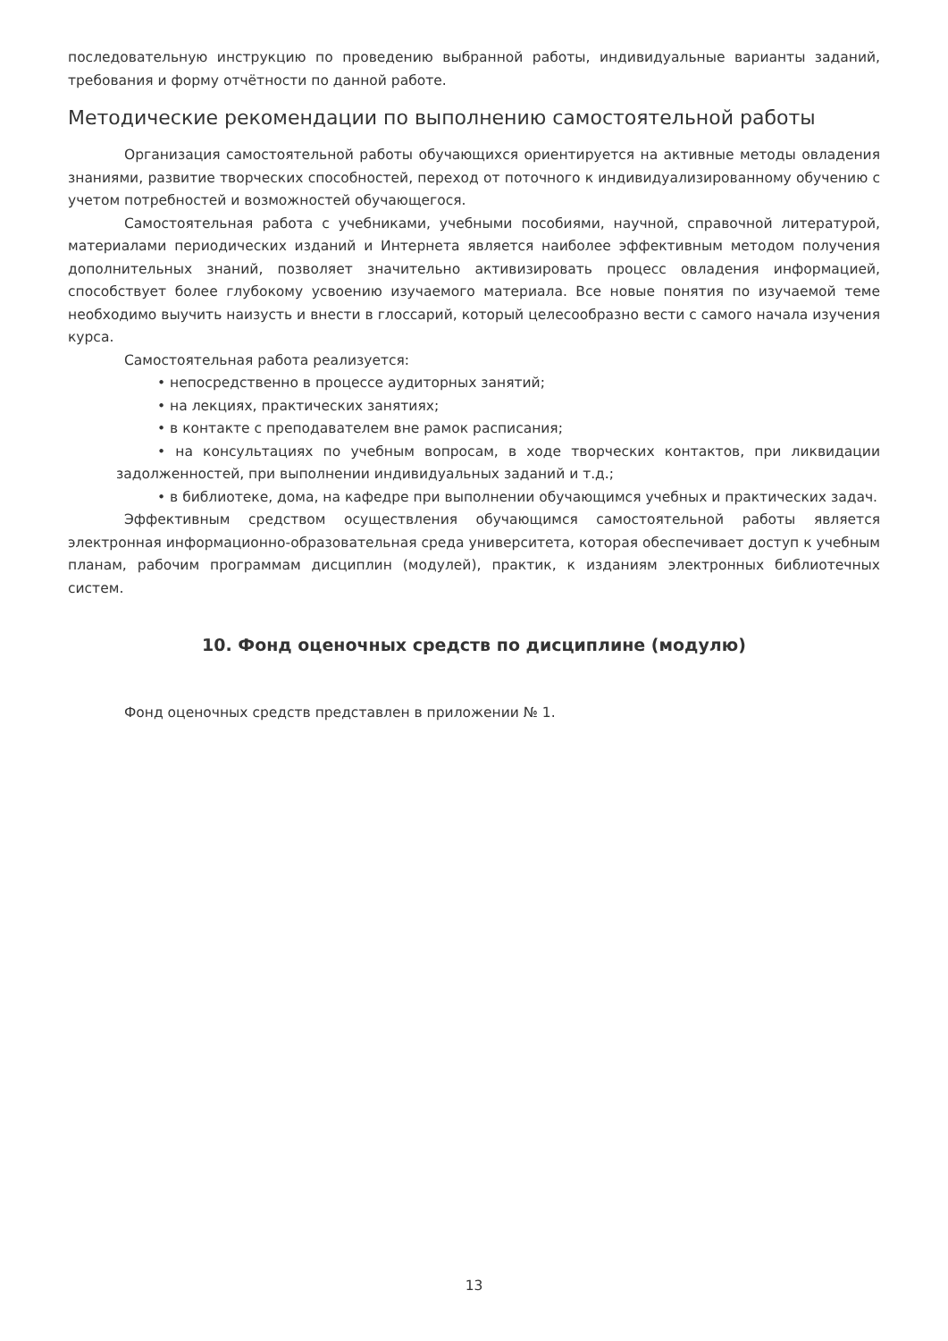последовательную инструкцию по проведению выбранной работы, индивидуальные варианты заданий, требования и форму отчётности по данной работе.
Методические рекомендации по выполнению самостоятельной работы
Организация самостоятельной работы обучающихся ориентируется на активные методы овладения знаниями, развитие творческих способностей, переход от поточного к индивидуализированному обучению с учетом потребностей и возможностей обучающегося.
Самостоятельная работа с учебниками, учебными пособиями, научной, справочной литературой, материалами периодических изданий и Интернета является наиболее эффективным методом получения дополнительных знаний, позволяет значительно активизировать процесс овладения информацией, способствует более глубокому усвоению изучаемого материала. Все новые понятия по изучаемой теме необходимо выучить наизусть и внести в глоссарий, который целесообразно вести с самого начала изучения курса.
Самостоятельная работа реализуется:
• непосредственно в процессе аудиторных занятий;
• на лекциях, практических занятиях;
• в контакте с преподавателем вне рамок расписания;
• на консультациях по учебным вопросам, в ходе творческих контактов, при ликвидации задолженностей, при выполнении индивидуальных заданий и т.д.;
• в библиотеке, дома, на кафедре при выполнении обучающимся учебных и практических задач.
Эффективным средством осуществления обучающимся самостоятельной работы является электронная информационно-образовательная среда университета, которая обеспечивает доступ к учебным планам, рабочим программам дисциплин (модулей), практик, к изданиям электронных библиотечных систем.
10. Фонд оценочных средств по дисциплине (модулю)
Фонд оценочных средств представлен в приложении № 1.
13